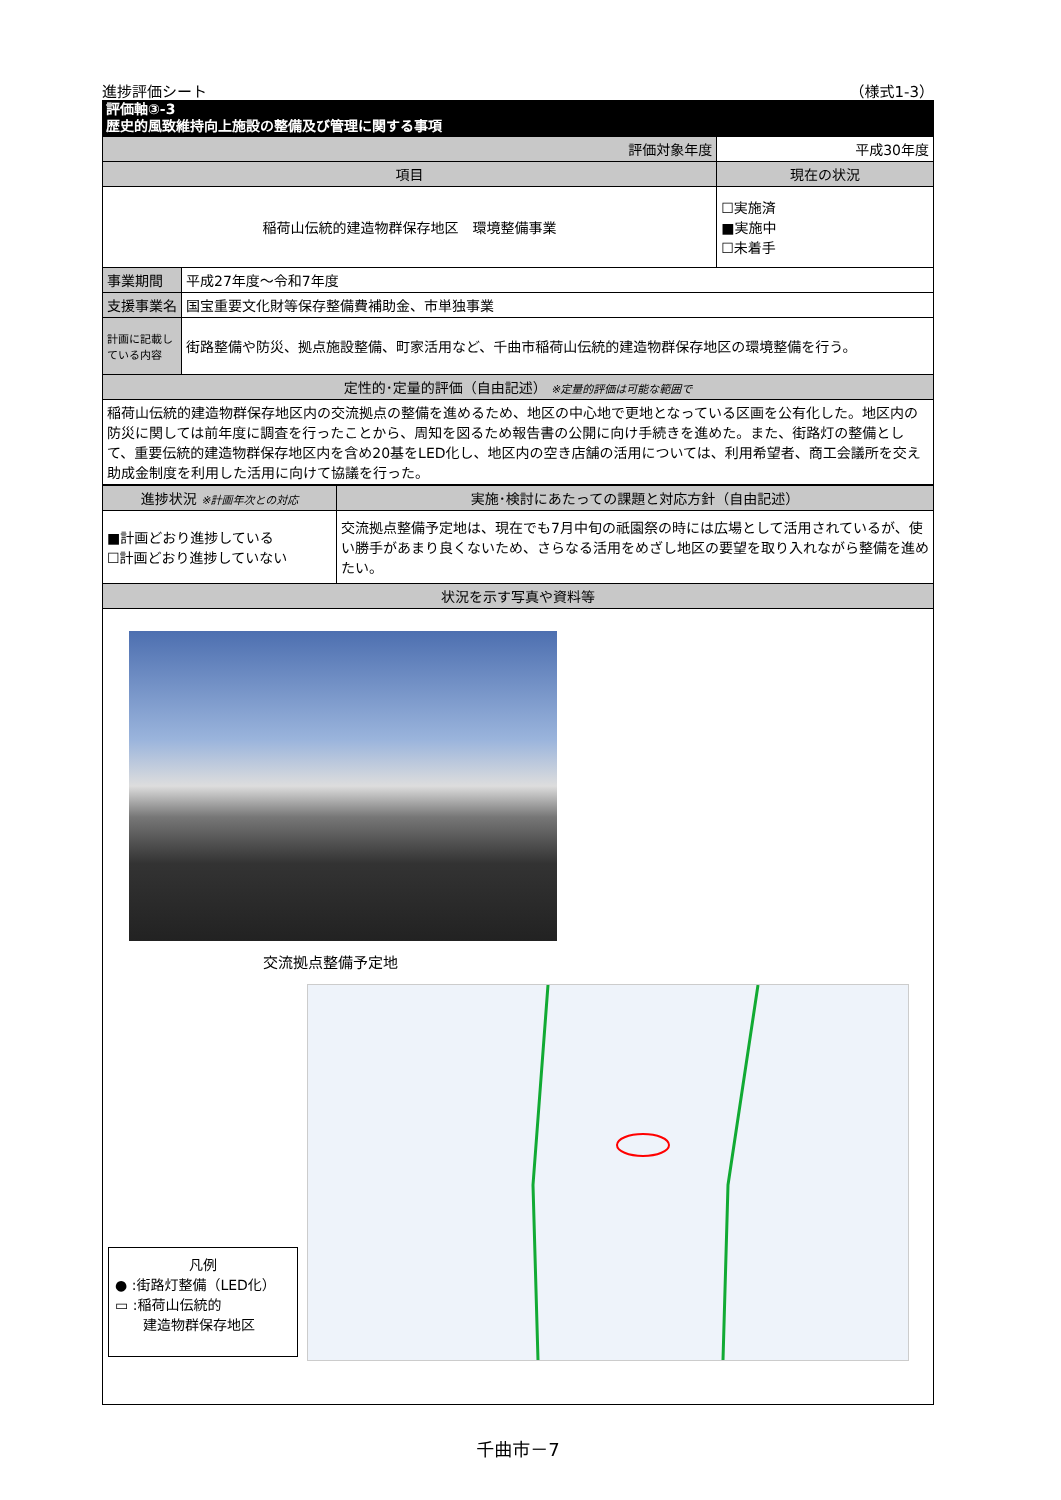進捗評価シート （様式1-3）
評価軸③-3
歴史的風致維持向上施設の整備及び管理に関する事項
| 評価対象年度 | | 平成30年度 |
| 項目 | | 現在の状況 |
| 稲荷山伝統的建造物群保存地区 環境整備事業 | | ☐実施済 ■実施中 ☐未着手 |
| 事業期間 | 平成27年度～令和7年度 | |
| 支援事業名 | 国宝重要文化財等保存整備費補助金、市単独事業 | |
| 計画に記載している内容 | 街路整備や防災、拠点施設整備、町家活用など、千曲市稲荷山伝統的建造物群保存地区の環境整備を行う。 | |
| 定性的･定量的評価（自由記述） ※定量的評価は可能な範囲で | | |
| 稲荷山伝統的建造物群保存地区内の交流拠点の整備を進めるため、地区の中心地で更地となっている区画を公有化した。地区内の防災に関しては前年度に調査を行ったことから、周知を図るため報告書の公開に向け手続きを進めた。また、街路灯の整備として、重要伝統的建造物群保存地区内を含め20基をLED化し、地区内の空き店舗の活用については、利用希望者、商工会議所を交え助成金制度を利用した活用に向けて協議を行った。 | | |
| 進捗状況 ※計画年次との対応 | 実施･検討にあたっての課題と対応方針（自由記述） |
| --- | --- |
| ■計画どおり進捗している ☐計画どおり進捗していない | 交流拠点整備予定地は、現在でも7月中旬の祇園祭の時には広場として活用されているが、使い勝手があまり良くないため、さらなる活用をめざし地区の要望を取り入れながら整備を進めたい。 |
| 状況を示す写真や資料等 | |
交流拠点整備予定地
凡例
● :街路灯整備（LED化）
▭ :稲荷山伝統的
　　建造物群保存地区
千曲市－7